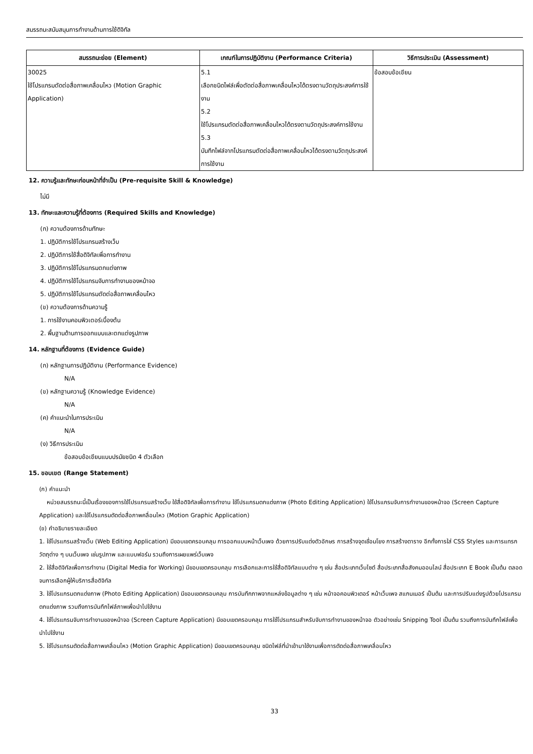สมรรถนะสนับสนุนการทำงานด้านการใช้ดิจิทัล
| สมรรถนะย่อย (Element) | เกณฑ์ในการปฏิบัติงาน (Performance Criteria) | วิธีการประเมิน (Assessment) |
| --- | --- | --- |
| 30025 ใช้โปรแกรมตัดต่อสื่อภาพเคลื่อนไหว (Motion Graphic Application) | 5.1 เลือกชนิดไฟล์เพื่อตัดต่อสื่อภาพเคลื่อนไหวได้ตรงตามวัตถุประสงค์การใช้งาน 5.2 ใช้โปรแกรมตัดต่อสื่อภาพเคลื่อนไหวได้ตรงตามวัตถุประสงค์การใช้งาน 5.3 บันทึกไฟล์จากโปรแกรมตัดต่อสื่อภาพเคลื่อนไหวได้ตรงตามวัตถุประสงค์การใช้งาน | ข้อสอบข้อเขียน |
12. ความรู้และทักษะก่อนหน้าที่จำเป็น (Pre-requisite Skill & Knowledge)
ไม่มี
13. ทักษะและความรู้ที่ต้องการ (Required Skills and Knowledge)
(ก) ความต้องการด้านทักษะ
1. ปฏิบัติการใช้โปรแกรมสร้างเว็บ
2. ปฏิบัติการใช้สื่อดิจิทัลเพื่อการทำงาน
3. ปฏิบัติการใช้โปรแกรมตกแต่งภาพ
4. ปฏิบัติการใช้โปรแกรมจับการทำงานของหน้าจอ
5. ปฏิบัติการใช้โปรแกรมตัดต่อสื่อภาพเคลื่อนไหว
(ข) ความต้องการด้านความรู้
1. การใช้งานคอมพิวเตอร์เบื้องต้น
2. พื้นฐานด้านการออกแบบและตกแต่งรูปภาพ
14. หลักฐานที่ต้องการ (Evidence Guide)
(ก) หลักฐานการปฏิบัติงาน (Performance Evidence)
N/A
(ข) หลักฐานความรู้ (Knowledge Evidence)
N/A
(ค) คำแนะนำในการประเมิน
N/A
(ง) วิธีการประเมิน
ข้อสอบข้อเขียนแบบปรนัยชนิด 4 ตัวเลือก
15. ขอบเขต (Range Statement)
(ก) คำแนะนำ
หน่วยสมรรถนะนี้เป็นเรื่องของการใช้โปรแกรมสร้างเว็บ ใช้สื่อดิจิทัลเพื่อการทำงาน ใช้โปรแกรมตกแต่งภาพ (Photo Editing Application) ใช้โปรแกรมจับการทำงานของหน้าจอ (Screen Capture Application) และใช้โปรแกรมตัดต่อสื่อภาพคลื่อนไหว (Motion Graphic Application)
(ข) คำอธิบายรายละเอียด
1. ใช้โปรแกรมสร้างเว็บ (Web Editing Application) มีขอบเขตครอบคลุม การออกแบบหน้าเว็บเพจ ด้วยการปรับแต่งตัวอักษร การสร้างจุดเชื่อมโยง การสร้างตาราง อีกทั้งการใส่ CSS Styles และการแทรกวัตถุต่าง ๆ บนเว็บเพจ เช่นรูปภาพ และแบบฟอร์ม รวมถึงการเผยแพร่เว็บเพจ
2. ใช้สื่อดิจิทัลเพื่อการทำงาน (Digital Media for Working) มีขอบเขตครอบคลุม การเลือกและการใช้สื่อดิจิทัลแบบต่าง ๆ เช่น สื่อประเภทเว็บไซต์ สื่อประเภทสื่อสังคมออนไลน์ สื่อประเภท E Book เป็นต้น ตลอดจนการเลือกผู้ให้บริการสื่อดิจิทัล
3. ใช้โปรแกรมตกแต่งภาพ (Photo Editing Application) มีขอบเขตครอบคลุม การบันทึกภาพจากแหล่งข้อมูลต่าง ๆ เช่น หน้าจอคอมพิวเตอร์ หน้าเว็บเพจ สแกนเนอร์ เป็นต้น และการปรับแต่งรูปด้วยโปรแกรมตกแต่งภาพ รวมถึงการบันทึกไฟล์ภาพเพื่อนำไปใช้งาน
4. ใช้โปรแกรมจับการทำงานของหน้าจอ (Screen Capture Application) มีขอบเขตครอบคลุม การใช้โปรแกรมสำหรับจับการทำงานของหน้าจอ ตัวอย่างเช่น Snipping Tool เป็นต้น รวมถึงการบันทึกไฟล์เพื่อนำไปใช้งาน
5. ใช้โปรแกรมตัดต่อสื่อภาพเคลื่อนไหว (Motion Graphic Application) มีขอบเขตครอบคลุม ชนิดไฟล์ที่นำเข้ามาใช้งานเพื่อการตัดต่อสื่อภาพเคลื่อนไหว
33